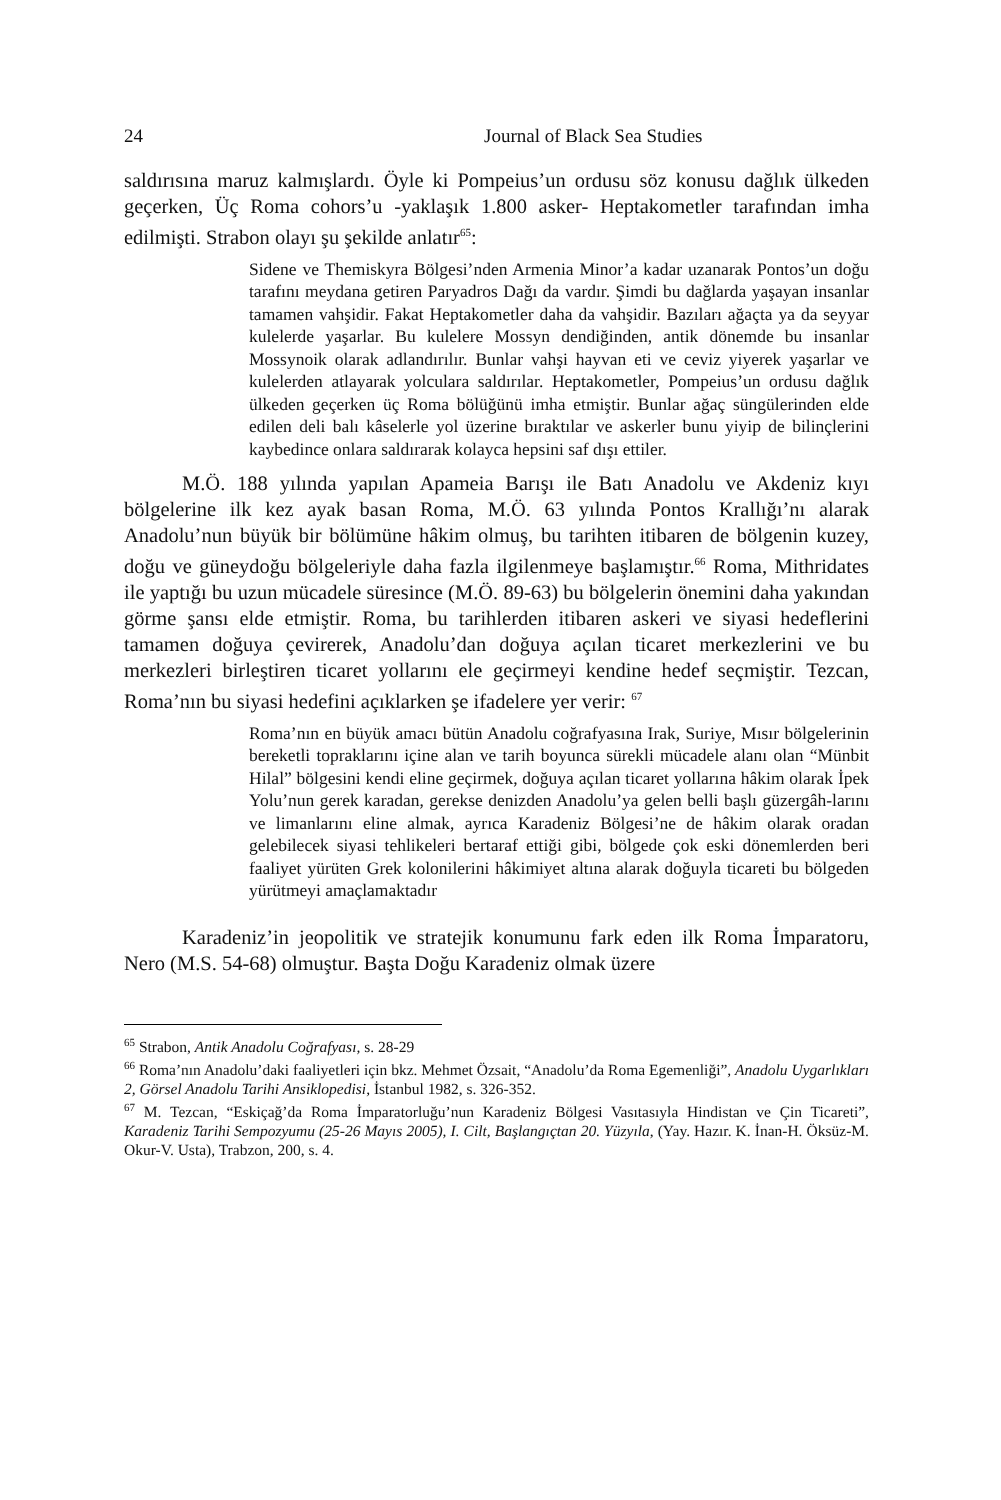24 Journal of Black Sea Studies
saldırısına maruz kalmışlardı. Öyle ki Pompeius’un ordusu söz konusu dağlık ülkeden geçerken, Üç Roma cohors’u -yaklaşık 1.800 asker- Heptakometler tarafından imha edilmişti. Strabon olayı şu şekilde anlatır<sup>65</sup>:
Sidene ve Themiskyra Bölgesi’nden Armenia Minor’a kadar uzanarak Pontos’un doğu tarafını meydana getiren Paryadros Dağı da vardır. Şimdi bu dağlarda yaşayan insanlar tamamen vahşidir. Fakat Heptakometler daha da vahşidir. Bazıları ağaçta ya da seyyar kulelerde yaşarlar. Bu kulelere Mossyn dendiğinden, antik dönemde bu insanlar Mossynoik olarak adlandırılır. Bunlar vahşi hayvan eti ve ceviz yiyerek yaşarlar ve kulelerden atlayarak yolculara saldırılar. Heptakometler, Pompeius’un ordusu dağlık ülkeden geçerken üç Roma bölüğünü imha etmiştir. Bunlar ağaç süngülerinden elde edilen deli balı kâselerle yol üzerine bıraktılar ve askerler bunu yiyip de bilinçlerini kaybedince onlara saldırarak kolayca hepsini saf dışı ettiler.
M.Ö. 188 yılında yapılan Apameia Barışı ile Batı Anadolu ve Akdeniz kıyı bölgelerine ilk kez ayak basan Roma, M.Ö. 63 yılında Pontos Krallığı’nı alarak Anadolu’nun büyük bir bölümüne hâkim olmuş, bu tarihten itibaren de bölgenin kuzey, doğu ve güneydoğu bölgeleriyle daha fazla ilgilenmeye başlamıştır.<sup>66</sup> Roma, Mithridates ile yaptığı bu uzun mücadele süresince (M.Ö. 89-63) bu bölgelerin önemini daha yakından görme şansı elde etmiştir. Roma, bu tarihlerden itibaren askeri ve siyasi hedeflerini tamamen doğuya çevirerek, Anadolu’dan doğuya açılan ticaret merkezlerini ve bu merkezleri birleştiren ticaret yollarını ele geçirmeyi kendine hedef seçmiştir. Tezcan, Roma’nın bu siyasi hedefini açıklarken şe ifadelere yer verir: <sup>67</sup>
Roma’nın en büyük amacı bütün Anadolu coğrafyasına Irak, Suriye, Mısır bölgelerinin bereketli topraklarını içine alan ve tarih boyunca sürekli mücadele alanı olan “Münbit Hilal” bölgesini kendi eline geçirmek, doğuya açılan ticaret yollarına hâkim olarak İpek Yolu’nun gerek karadan, gerekse denizden Anadolu’ya gelen belli başlı güzergâh-larını ve limanlarını eline almak, ayrıca Karadeniz Bölgesi’ne de hâkim olarak oradan gelebilecek siyasi tehlikeleri bertaraf ettiği gibi, bölgede çok eski dönemlerden beri faaliyet yürüten Grek kolonilerini hâkimiyet altına alarak doğuyla ticareti bu bölgeden yürütmeyi amaçlamaktadır
Karadeniz’in jeopolitik ve stratejik konumunu fark eden ilk Roma İmparatoru, Nero (M.S. 54-68) olmuştur. Başta Doğu Karadeniz olmak üzere
<sup>65</sup> Strabon, Antik Anadolu Coğrafyası, s. 28-29
<sup>66</sup> Roma’nın Anadolu’daki faaliyetleri için bkz. Mehmet Özsait, “Anadolu’da Roma Egemenliği”, Anadolu Uygarlıkları 2, Görsel Anadolu Tarihi Ansiklopedisi, İstanbul 1982, s. 326-352.
<sup>67</sup> M. Tezcan, “Eskiçağ’da Roma İmparatorluğu’nun Karadeniz Bölgesi Vasıtasıyla Hindistan ve Çin Ticareti”, Karadeniz Tarihi Sempozyumu (25-26 Mayıs 2005), I. Cilt, Başlangıçtan 20. Yüzyıla, (Yay. Hazır. K. İnan-H. Öksüz-M. Okur-V. Usta), Trabzon, 200, s. 4.